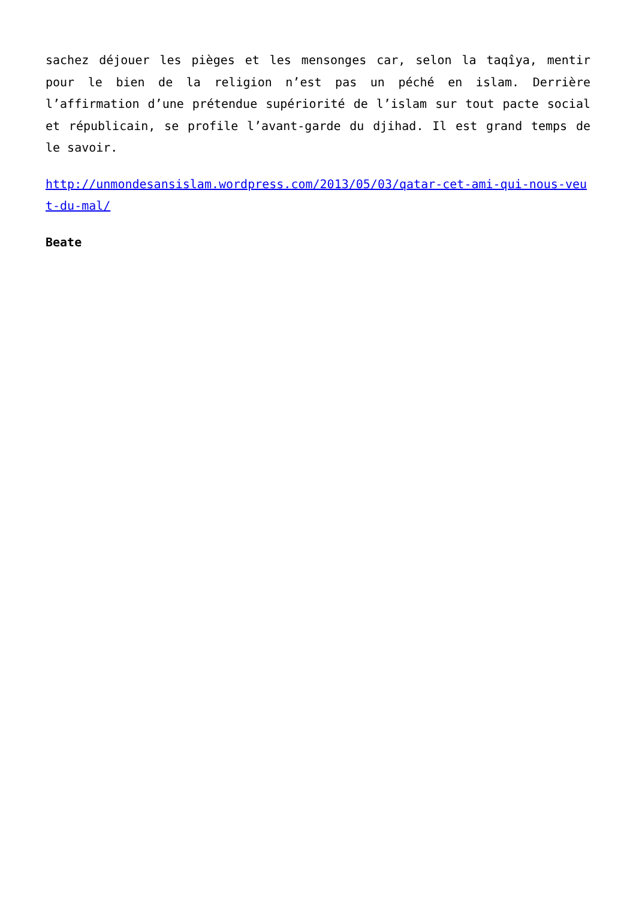sachez déjouer les pièges et les mensonges car, selon la taqîya, mentir pour le bien de la religion n’est pas un péché en islam. Derrière l’affirmation d’une prétendue supériorité de l’islam sur tout pacte social et républicain, se profile l’avant-garde du djihad. Il est grand temps de le savoir.
http://unmondesansislam.wordpress.com/2013/05/03/qatar-cet-ami-qui-nous-veut-du-mal/
Beate